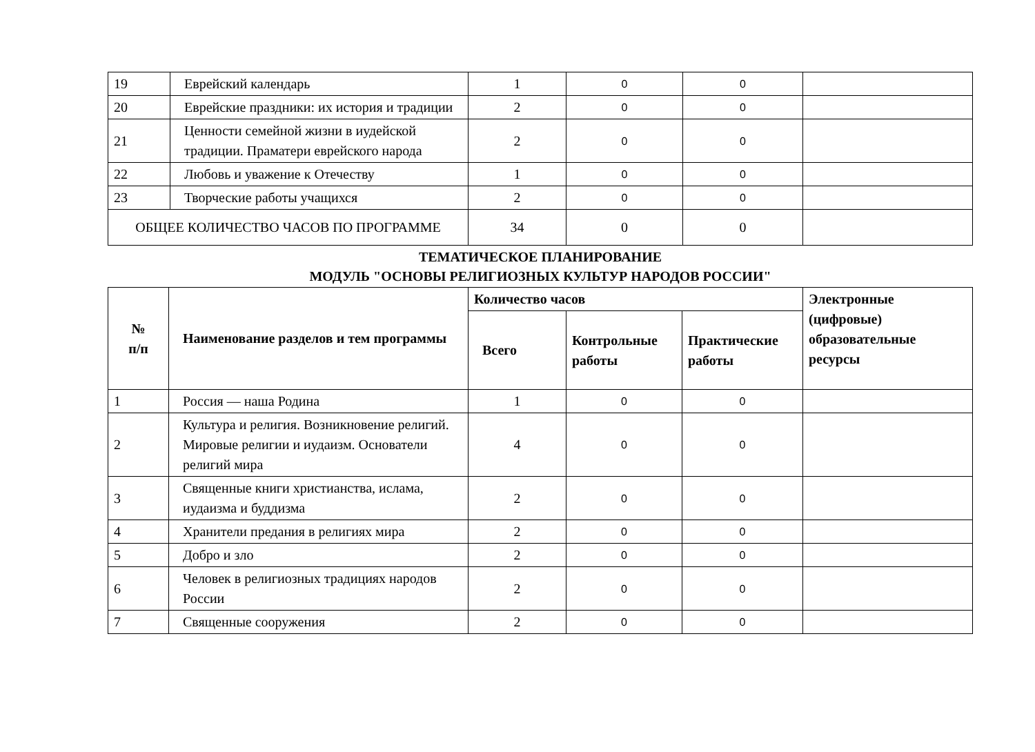| 19 | Еврейский календарь | 1 | 0 | 0 | |
| 20 | Еврейские праздники: их история и традиции | 2 | 0 | 0 | |
| 21 | Ценности семейной жизни в иудейской традиции. Праматери еврейского народа | 2 | 0 | 0 | |
| 22 | Любовь и уважение к Отечеству | 1 | 0 | 0 | |
| 23 | Творческие работы учащихся | 2 | 0 | 0 | |
| ОБЩЕЕ КОЛИЧЕСТВО ЧАСОВ ПО ПРОГРАММЕ | | 34 | 0 | 0 | |
ТЕМАТИЧЕСКОЕ ПЛАНИРОВАНИЕ
МОДУЛЬ "ОСНОВЫ РЕЛИГИОЗНЫХ КУЛЬТУР НАРОДОВ РОССИИ"
| № п/п | Наименование разделов и тем программы | Количество часов | | | Электронные (цифровые) образовательные ресурсы |
| --- | --- | --- | --- | --- | --- |
| | | Всего | Контрольные работы | Практические работы | |
| 1 | Россия — наша Родина | 1 | 0 | 0 | |
| 2 | Культура и религия. Возникновение религий. Мировые религии и иудаизм. Основатели религий мира | 4 | 0 | 0 | |
| 3 | Священные книги христианства, ислама, иудаизма и буддизма | 2 | 0 | 0 | |
| 4 | Хранители предания в религиях мира | 2 | 0 | 0 | |
| 5 | Добро и зло | 2 | 0 | 0 | |
| 6 | Человек в религиозных традициях народов России | 2 | 0 | 0 | |
| 7 | Священные сооружения | 2 | 0 | 0 | |